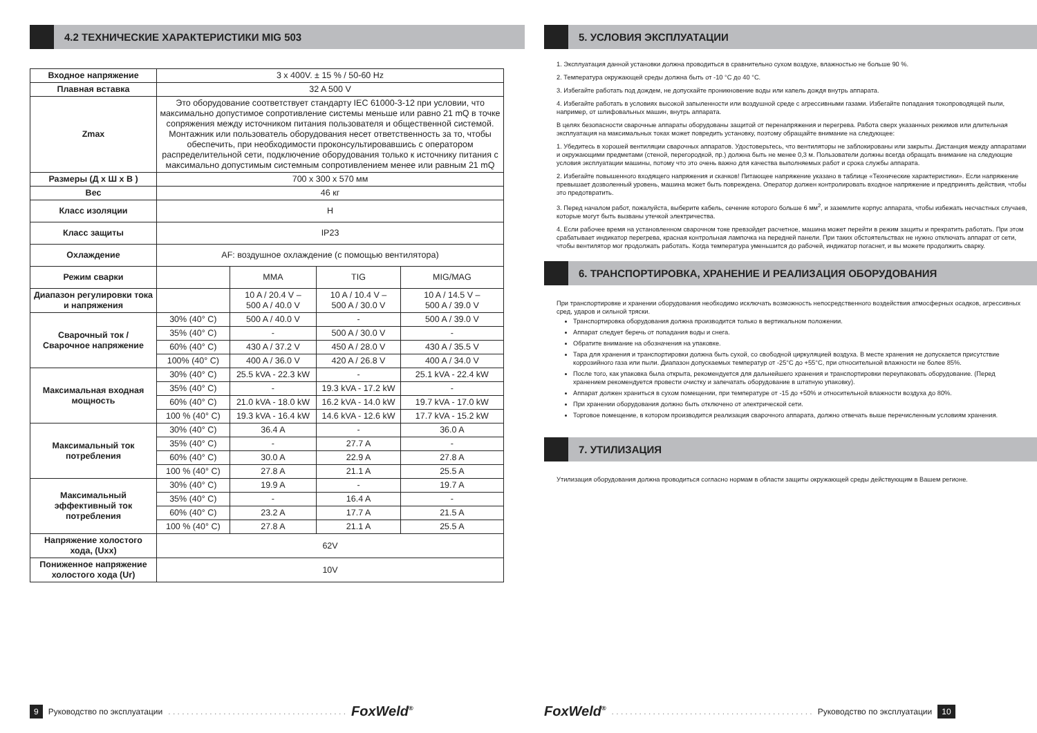4.2 ТЕХНИЧЕСКИЕ ХАРАКТЕРИСТИКИ MIG 503
| Входное напряжение | 3 x 400V. ± 15 % / 50-60 Hz | | | |
| Плавная вставка | 32 A 500 V | | | |
| Zmax | Это оборудование соответствует стандарту IEC 61000-3-12 при условии, что максимально допустимое сопротивление системы меньше или равно 21 mQ в точке сопряжения между источником питания пользователя и общественной системой. Монтажник или пользователь оборудования несет ответственность за то, чтобы обеспечить, при необходимости проконсультировавшись с оператором распределительной сети, подключение оборудования только к источнику питания с максимально допустимым системным сопротивлением менее или равным 21 mQ | | | |
| Размеры (Д х Ш х В ) | 700 x 300 x 570 мм | | | |
| Вес | 46 кг | | | |
| Класс изоляции | H | | | |
| Класс защиты | IP23 | | | |
| Охлаждение | AF: воздушное охлаждение (с помощью вентилятора) | | | |
| Режим сварки | | MMA | TIG | MIG/MAG |
| Диапазон регулировки тока и напряжения | | 10 A / 20.4 V – 500 A / 40.0 V | 10 A / 10.4 V – 500 A / 30.0 V | 10 A / 14.5 V – 500 A / 39.0 V |
| Сварочный ток / Сварочное напряжение | 30% (40° C) | 500 A / 40.0 V | - | 500 A / 39.0 V |
| | 35% (40° C) | - | 500 A / 30.0 V | - |
| | 60% (40° C) | 430 A / 37.2 V | 450 A / 28.0 V | 430 A / 35.5 V |
| | 100% (40° C) | 400 A / 36.0 V | 420 A / 26.8 V | 400 A / 34.0 V |
| Максимальная входная мощность | 30% (40° C) | 25.5 kVA - 22.3 kW | - | 25.1 kVA - 22.4 kW |
| | 35% (40° C) | - | 19.3 kVA - 17.2 kW | - |
| | 60% (40° C) | 21.0 kVA - 18.0 kW | 16.2 kVA - 14.0 kW | 19.7 kVA - 17.0 kW |
| | 100 % (40° C) | 19.3 kVA - 16.4 kW | 14.6 kVA - 12.6 kW | 17.7 kVA - 15.2 kW |
| Максимальный ток потребления | 30% (40° C) | 36.4 A | - | 36.0 A |
| | 35% (40° C) | - | 27.7 A | - |
| | 60% (40° C) | 30.0 A | 22.9 A | 27.8 A |
| | 100 % (40° C) | 27.8 A | 21.1 A | 25.5 A |
| Максимальный эффективный ток потребления | 30% (40° C) | 19.9 A | - | 19.7 A |
| | 35% (40° C) | - | 16.4 A | - |
| | 60% (40° C) | 23.2 A | 17.7 A | 21.5 A |
| | 100 % (40° C) | 27.8 A | 21.1 A | 25.5 A |
| Напряжение холостого хода, (Uxx) | 62V | | | |
| Пониженное напряжение холостого хода (Ur) | 10V | | | |
5. УСЛОВИЯ ЭКСПЛУАТАЦИИ
1. Эксплуатация данной установки должна проводиться в сравнительно сухом воздухе, влажностью не больше 90 %.
2. Температура окружающей среды должна быть от -10 °C до 40 °C.
3. Избегайте работать под дождем, не допускайте проникновение воды или капель дождя внутрь аппарата.
4. Избегайте работать в условиях высокой запыленности или воздушной среде с агрессивными газами. Избегайте попадания токопроводящей пыли, например, от шлифовальных машин, внутрь аппарата.
В целях безопасности сварочные аппараты оборудованы защитой от перенапряжения и перегрева. Работа сверх указанных режимов или длительная эксплуатация на максимальных токах может повредить установку, поэтому обращайте внимание на следующее:
1. Убедитесь в хорошей вентиляции сварочных аппаратов. Удостоверьтесь, что вентиляторы не заблокированы или закрыты. Дистанция между аппаратами и окружающими предметами (стеной, перегородкой, пр.) должна быть не менее 0,3 м. Пользователи должны всегда обращать внимание на следующие условия эксплуатации машины, потому что это очень важно для качества выполняемых работ и срока службы аппарата.
2. Избегайте повышенного входящего напряжения и скачков! Питающее напряжение указано в таблице «Технические характеристики». Если напряжение превышает дозволенный уровень, машина может быть повреждена. Оператор должен контролировать входное напряжение и предпринять действия, чтобы это предотвратить.
3. Перед началом работ, пожалуйста, выберите кабель, сечение которого больше 6 мм<sup>2</sup>, и заземлите корпус аппарата, чтобы избежать несчастных случаев, которые могут быть вызваны утечкой электричества.
4. Если рабочее время на установленном сварочном токе превзойдет расчетное, машина может перейти в режим защиты и прекратить работать. При этом срабатывает индикатор перегрева, красная контрольная лампочка на передней панели. При таких обстоятельствах не нужно отключать аппарат от сети, чтобы вентилятор мог продолжать работать. Когда температура уменьшится до рабочей, индикатор погаснет, и вы можете продолжить сварку.
6. ТРАНСПОРТИРОВКА, ХРАНЕНИЕ И РЕАЛИЗАЦИЯ ОБОРУДОВАНИЯ
При транспортировке и хранении оборудования необходимо исключать возможность непосредственного воздействия атмосферных осадков, агрессивных сред, ударов и сильной тряски.
Транспортировка оборудования должна производится только в вертикальном положении.
Аппарат следует беречь от попадания воды и снега.
Обратите внимание на обозначения на упаковке.
Тара для хранения и транспортировки должна быть сухой, со свободной циркуляцией воздуха. В месте хранения не допускается присутствие коррозийного газа или пыли. Диапазон допускаемых температур от -25°C до +55°C, при относительной влажности не более 85%.
После того, как упаковка была открыта, рекомендуется для дальнейшего хранения и транспортировки переупаковать оборудование. (Перед хранением рекомендуется провести очистку и запечатать оборудование в штатную упаковку).
Аппарат должен храниться в сухом помещении, при температуре от -15 до +50% и относительной влажности воздуха до 80%.
При хранении оборудования должно быть отключено от электрической сети.
Торговое помещение, в котором производится реализация сварочного аппарата, должно отвечать выше перечисленным условиям хранения.
7. УТИЛИЗАЦИЯ
Утилизация оборудования должна проводиться согласно нормам в области защиты окружающей среды действующим в Вашем регионе.
9 Руководство по эксплуатации. . . . . . . . . . . . . . . . . . . . . . . . . . . . . . . . . . . . . . . FoxWeld<sup>®</sup>
FoxWeld<sup>®</sup>. . . . . . . . . . . . . . . . . . . . . . . . . . . . . . . . . . . . . . . . . . . . Руководство по эксплуатации 10